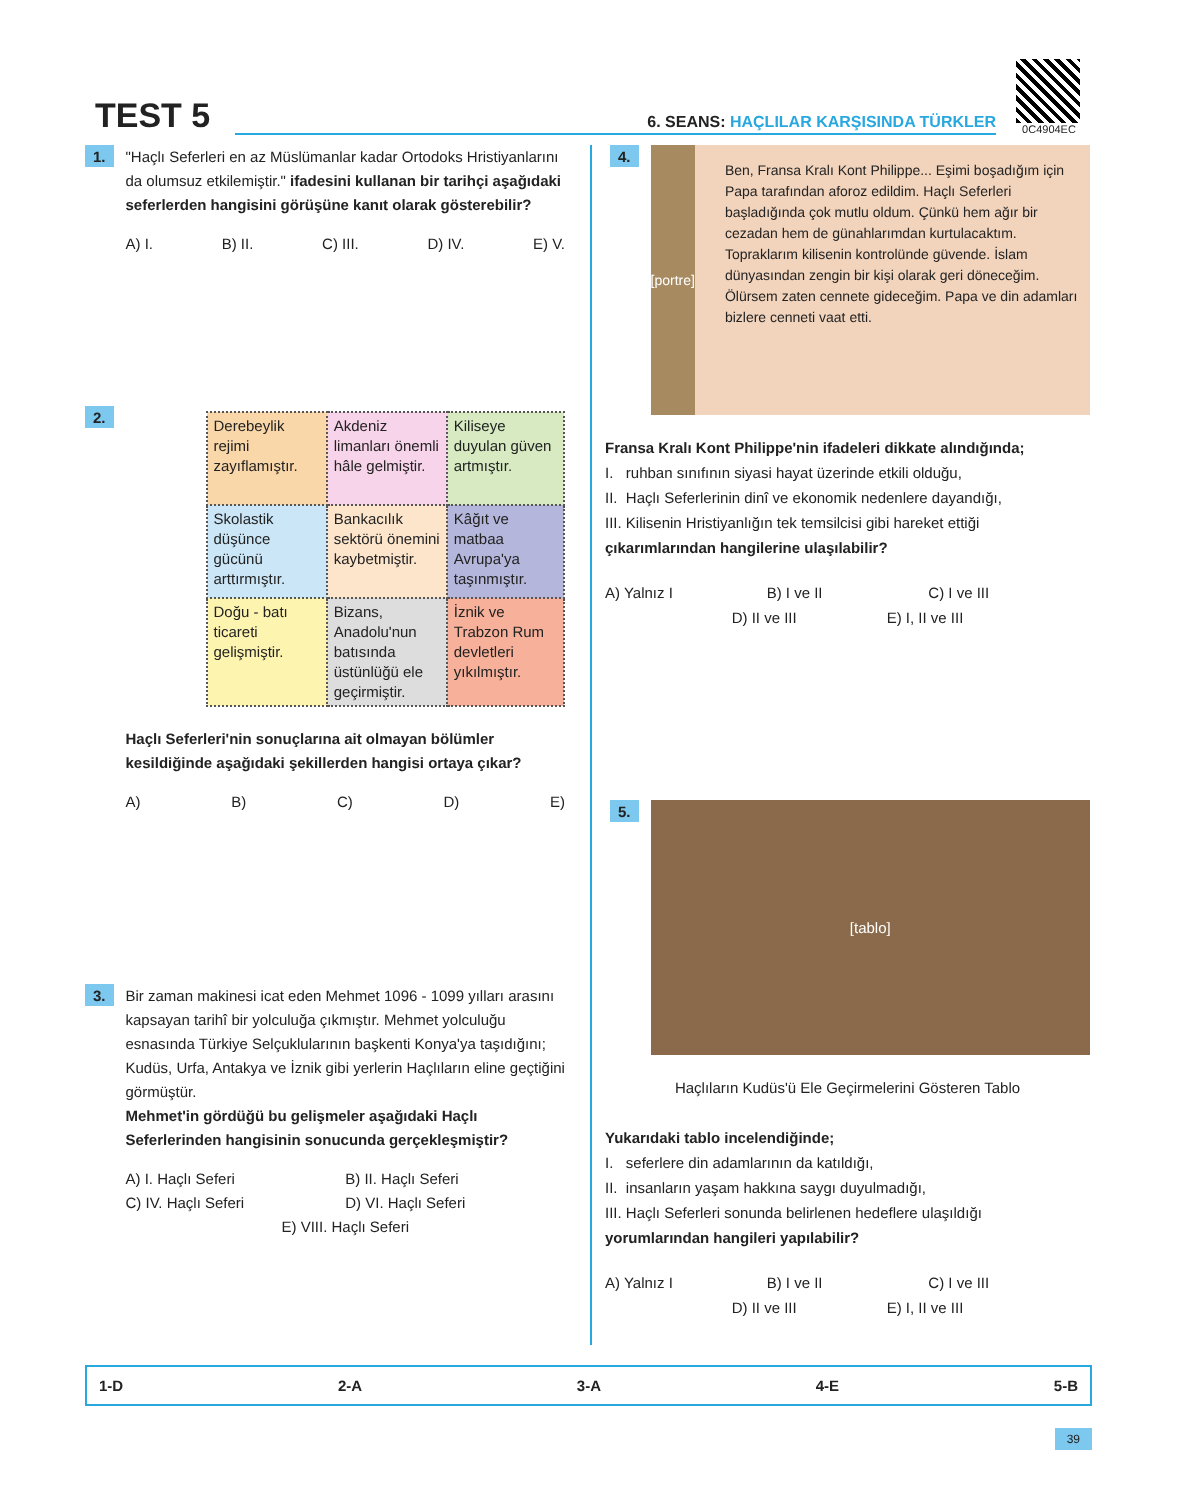TEST 5
6. SEANS: HAÇLILAR KARŞISINDA TÜRKLER
0C4904EC
1.
"Haçlı Seferleri en az Müslümanlar kadar Ortodoks Hristiyanlarını da olumsuz etkilemiştir." ifadesini kullanan bir tarihçi aşağıdaki seferlerden hangisini görüşüne kanıt olarak gösterebilir?
A) I. B) II. C) III. D) IV. E) V.
2.
| Derebeylik rejimi zayıflamıştır. | Akdeniz limanları önemli hâle gelmiştir. | Kiliseye duyulan güven artmıştır. |
| Skolastik düşünce gücünü arttırmıştır. | Bankacılık sektörü önemini kaybetmiştir. | Kâğıt ve matbaa Avrupa'ya taşınmıştır. |
| Doğu - batı ticareti gelişmiştir. | Bizans, Anadolu'nun batısında üstünlüğü ele geçirmiştir. | İznik ve Trabzon Rum devletleri yıkılmıştır. |
Haçlı Seferleri'nin sonuçlarına ait olmayan bölümler kesildiğinde aşağıdaki şekillerden hangisi ortaya çıkar?
A) B) C) D) E)
3.
Bir zaman makinesi icat eden Mehmet 1096 - 1099 yılları arasını kapsayan tarihî bir yolculuğa çıkmıştır. Mehmet yolculuğu esnasında Türkiye Selçuklularının başkenti Konya'ya taşıdığını; Kudüs, Urfa, Antakya ve İznik gibi yerlerin Haçlıların eline geçtiğini görmüştür.
Mehmet'in gördüğü bu gelişmeler aşağıdaki Haçlı Seferlerinden hangisinin sonucunda gerçekleşmiştir?
A) I. Haçlı Seferi B) II. Haçlı Seferi C) IV. Haçlı Seferi D) VI. Haçlı Seferi E) VIII. Haçlı Seferi
4.
[portre]
Ben, Fransa Kralı Kont Philippe... Eşimi boşadığım için Papa tarafından aforoz edildim. Haçlı Seferleri başladığında çok mutlu oldum. Çünkü hem ağır bir cezadan hem de günahlarımdan kurtulacaktım. Topraklarım kilisenin kontrolünde güvende. İslam dünyasından zengin bir kişi olarak geri döneceğim. Ölürsem zaten cennete gideceğim. Papa ve din adamları bizlere cenneti vaat etti.
Fransa Kralı Kont Philippe'nin ifadeleri dikkate alındığında;
I. ruhban sınıfının siyasi hayat üzerinde etkili olduğu,
II. Haçlı Seferlerinin dinî ve ekonomik nedenlere dayandığı,
III. Kilisenin Hristiyanlığın tek temsilcisi gibi hareket ettiği
çıkarımlarından hangilerine ulaşılabilir?
A) Yalnız I B) I ve II C) I ve III
D) II ve III E) I, II ve III
5.
[tablo]
Haçlıların Kudüs'ü Ele Geçirmelerini Gösteren Tablo
Yukarıdaki tablo incelendiğinde;
I. seferlere din adamlarının da katıldığı,
II. insanların yaşam hakkına saygı duyulmadığı,
III. Haçlı Seferleri sonunda belirlenen hedeflere ulaşıldığı
yorumlarından hangileri yapılabilir?
A) Yalnız I B) I ve II C) I ve III
D) II ve III E) I, II ve III
1-D 2-A 3-A 4-E 5-B
39